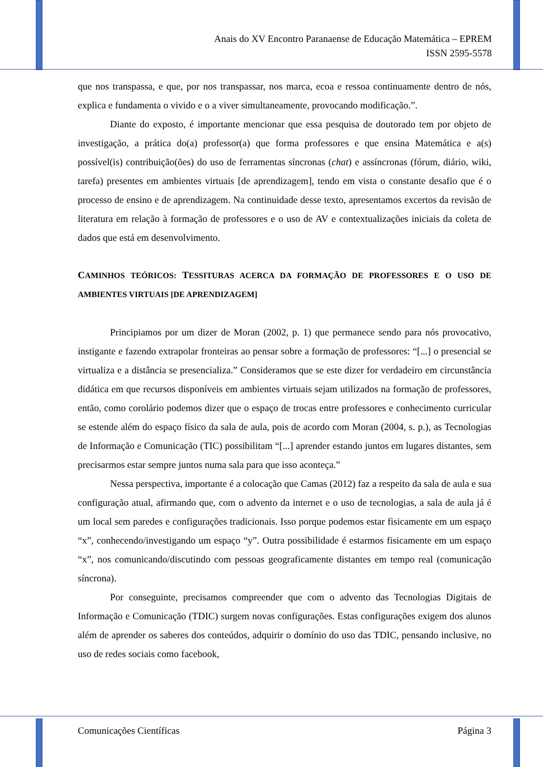Anais do XV Encontro Paranaense de Educação Matemática – EPREM
ISSN 2595-5578
que nos transpassa, e que, por nos transpassar, nos marca, ecoa e ressoa continuamente dentro de nós, explica e fundamenta o vivido e o a viver simultaneamente, provocando modificação.”.
Diante do exposto, é importante mencionar que essa pesquisa de doutorado tem por objeto de investigação, a prática do(a) professor(a) que forma professores e que ensina Matemática e a(s) possível(is) contribuição(ões) do uso de ferramentas síncronas (chat) e assíncronas (fórum, diário, wiki, tarefa) presentes em ambientes virtuais [de aprendizagem], tendo em vista o constante desafio que é o processo de ensino e de aprendizagem. Na continuidade desse texto, apresentamos excertos da revisão de literatura em relação à formação de professores e o uso de AV e contextualizações iniciais da coleta de dados que está em desenvolvimento.
CAMINHOS TEÓRICOS: TESSITURAS ACERCA DA FORMAÇÃO DE PROFESSORES E O USO DE AMBIENTES VIRTUAIS [DE APRENDIZAGEM]
Principiamos por um dizer de Moran (2002, p. 1) que permanece sendo para nós provocativo, instigante e fazendo extrapolar fronteiras ao pensar sobre a formação de professores: “[...] o presencial se virtualiza e a distância se presencializa.” Consideramos que se este dizer for verdadeiro em circunstância didática em que recursos disponíveis em ambientes virtuais sejam utilizados na formação de professores, então, como corolário podemos dizer que o espaço de trocas entre professores e conhecimento curricular se estende além do espaço físico da sala de aula, pois de acordo com Moran (2004, s. p.), as Tecnologias de Informação e Comunicação (TIC) possibilitam “[...] aprender estando juntos em lugares distantes, sem precisarmos estar sempre juntos numa sala para que isso aconteça.”
Nessa perspectiva, importante é a colocação que Camas (2012) faz a respeito da sala de aula e sua configuração atual, afirmando que, com o advento da internet e o uso de tecnologias, a sala de aula já é um local sem paredes e configurações tradicionais. Isso porque podemos estar fisicamente em um espaço “x”, conhecendo/investigando um espaço “y”. Outra possibilidade é estarmos fisicamente em um espaço “x”, nos comunicando/discutindo com pessoas geograficamente distantes em tempo real (comunicação síncrona).
Por conseguinte, precisamos compreender que com o advento das Tecnologias Digitais de Informação e Comunicação (TDIC) surgem novas configurações. Estas configurações exigem dos alunos além de aprender os saberes dos conteúdos, adquirir o domínio do uso das TDIC, pensando inclusive, no uso de redes sociais como facebook,
Comunicações Científicas Página 3